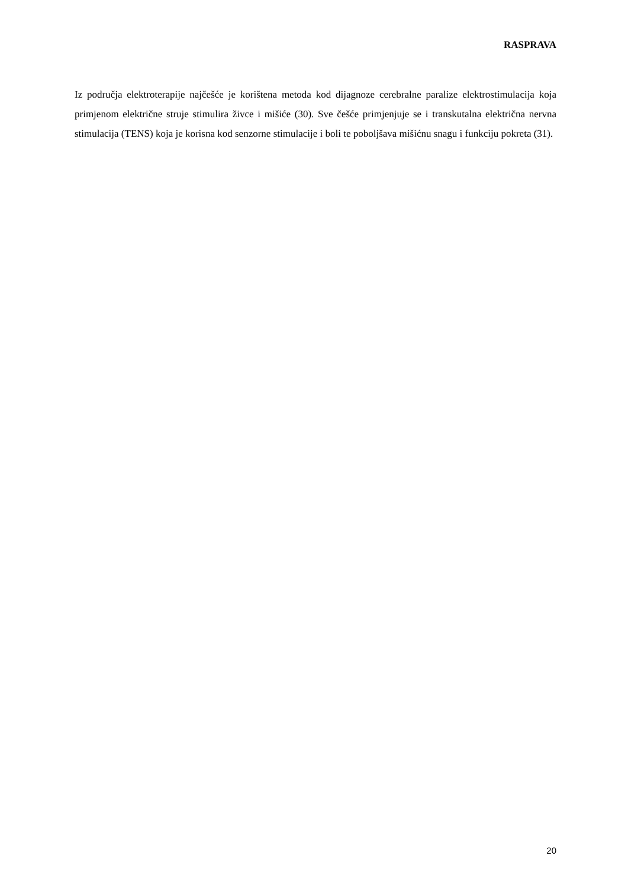RASPRAVA
Iz područja elektroterapije najčešće je korištena metoda kod dijagnoze cerebralne paralize elektrostimulacija koja primjenom električne struje stimulira živce i mišiće (30). Sve češće primjenjuje se i transkutalna električna nervna stimulacija (TENS) koja je korisna kod senzorne stimulacije i boli te poboljšava mišićnu snagu i funkciju pokreta (31).
20